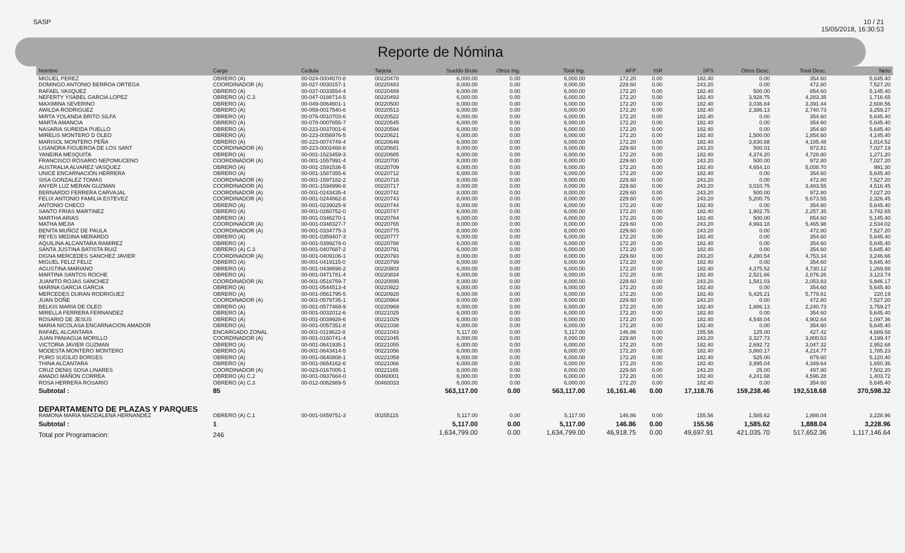SASP 10 / 21
15/05/2018, 16:30:53
Reporte de Nómina
| Nombre | Cargo | Cedula | Tarjeta | Sueldo Bruto | Otros Ing. | Total Ing. | AFP | ISR | SFS | Otros Desc. | Total Desc. | Neto |
| --- | --- | --- | --- | --- | --- | --- | --- | --- | --- | --- | --- | --- |
| MIGUEL PEREZ | OBRERO (A) | 00-024-0004670-8 | 00220478 | 6,000.00 | 0.00 | 6,000.00 | 172.20 | 0.00 | 182.40 | 0.00 | 354.60 | 5,645.40 |
| DOMINGO ANTONIO BERROA ORTEGA | COORDINADOR (A) | 00-027-0030157-1 | 00220483 | 8,000.00 | 0.00 | 8,000.00 | 229.60 | 0.00 | 243.20 | 0.00 | 472.80 | 7,527.20 |
| RAFAEL VASQUEZ | OBRERO (A) | 00-037-0033554-4 | 00220489 | 6,000.00 | 0.00 | 6,000.00 | 172.20 | 0.00 | 182.40 | 500.00 | 854.60 | 5,145.40 |
| NEFERTY YSABEL GARCIA LOPEZ | OBRERO (A) C.3 | 00-047-0188714-5 | 00220493 | 6,000.00 | 0.00 | 6,000.00 | 172.20 | 0.00 | 182.40 | 3,928.75 | 4,283.35 | 1,716.65 |
| MAXIMINA SEVERINO | OBRERO (A) | 00-049-0064601-1 | 00220500 | 6,000.00 | 0.00 | 6,000.00 | 172.20 | 0.00 | 182.40 | 3,036.84 | 3,391.44 | 2,608.56 |
| AWILDA RODRIGUEZ | OBRERO (A) | 00-059-0017540-6 | 00220513 | 6,000.00 | 0.00 | 6,000.00 | 172.20 | 0.00 | 182.40 | 2,386.13 | 2,740.73 | 3,259.27 |
| MIRTA YOLANDA BRITO SILFA | OBRERO (A) | 00-076-0010703-6 | 00220522 | 6,000.00 | 0.00 | 6,000.00 | 172.20 | 0.00 | 182.40 | 0.00 | 354.60 | 5,645.40 |
| MARTA AMANCIA | OBRERO (A) | 00-078-0007855-7 | 00220545 | 6,000.00 | 0.00 | 6,000.00 | 172.20 | 0.00 | 182.40 | 0.00 | 354.60 | 5,645.40 |
| NASARIA SUREIDA PUELLO | OBRERO (A) | 00-223-0037001-6 | 00220594 | 6,000.00 | 0.00 | 6,000.00 | 172.20 | 0.00 | 182.40 | 0.00 | 354.60 | 5,645.40 |
| MIRELIS MONTERO D OLEO | OBRERO (A) | 00-223-0056976-5 | 00220621 | 6,000.00 | 0.00 | 6,000.00 | 172.20 | 0.00 | 182.40 | 1,500.00 | 1,854.60 | 4,145.40 |
| MARISOL MONTERO PEÑA | OBRERO (A) | 00-223-0074749-4 | 00220646 | 6,000.00 | 0.00 | 6,000.00 | 172.20 | 0.00 | 182.40 | 3,830.88 | 4,185.48 | 1,814.52 |
| LISANDRA FIGUEROA DE LOS SANT | COORDINADOR (A) | 00-223-0002468-8 | 00220681 | 8,000.00 | 0.00 | 8,000.00 | 229.60 | 0.00 | 243.20 | 500.01 | 972.81 | 7,027.19 |
| YANEIRA MESQUITA | OBRERO (A) | 00-001-1523459-3 | 00220685 | 6,000.00 | 0.00 | 6,000.00 | 172.20 | 0.00 | 182.40 | 4,374.20 | 4,728.80 | 1,271.20 |
| FRANCISCO ROSARIO NEPOMUCENO | COORDINADOR (A) | 00-001-1557991-4 | 00220700 | 8,000.00 | 0.00 | 8,000.00 | 229.60 | 0.00 | 243.20 | 500.00 | 972.80 | 7,027.20 |
| AUSTRALIA ALVAREZ VASQUEZ | OBRERO (A) | 00-001-1591536-5 | 00220709 | 6,000.00 | 0.00 | 6,000.00 | 172.20 | 0.00 | 182.40 | 4,654.10 | 5,008.70 | 991.30 |
| UNICE ENCARNACION HERRERA | OBRERO (A) | 00-001-1587355-6 | 00220712 | 6,000.00 | 0.00 | 6,000.00 | 172.20 | 0.00 | 182.40 | 0.00 | 354.60 | 5,645.40 |
| SISA GONZALEZ TOMAS | COORDINADOR (A) | 00-001-1597182-2 | 00220716 | 8,000.00 | 0.00 | 8,000.00 | 229.60 | 0.00 | 243.20 | 0.00 | 472.80 | 7,527.20 |
| ANYER LUZ MERAN GUZMAN | COORDINADOR (A) | 00-001-1594996-8 | 00220717 | 8,000.00 | 0.00 | 8,000.00 | 229.60 | 0.00 | 243.20 | 3,010.75 | 3,483.55 | 4,516.45 |
| BERNARDO FERRERA CARVAJAL | COORDINADOR (A) | 00-001-0243435-4 | 00220742 | 8,000.00 | 0.00 | 8,000.00 | 229.60 | 0.00 | 243.20 | 500.00 | 972.80 | 7,027.20 |
| FELIX ANTONIO FAMILIA ESTEVEZ | COORDINADOR (A) | 00-001-0244862-8 | 00220743 | 8,000.00 | 0.00 | 8,000.00 | 229.60 | 0.00 | 243.20 | 5,200.75 | 5,673.55 | 2,326.45 |
| ANTONIO CHECO | OBRERO (A) | 00-001-0239025-9 | 00220744 | 6,000.00 | 0.00 | 6,000.00 | 172.20 | 0.00 | 182.40 | 0.00 | 354.60 | 5,645.40 |
| SANTO FRIAS MARTINEZ | OBRERO (A) | 00-001-0260752-0 | 00220747 | 6,000.00 | 0.00 | 6,000.00 | 172.20 | 0.00 | 182.40 | 1,902.75 | 2,257.35 | 3,742.65 |
| MARTHA ARIAS | OBRERO (A) | 00-001-0346270-1 | 00220764 | 6,000.00 | 0.00 | 6,000.00 | 172.20 | 0.00 | 182.40 | 500.00 | 854.60 | 5,145.40 |
| MATHA MEJIA | COORDINADOR (A) | 00-001-0348327-7 | 00220765 | 8,000.00 | 0.00 | 8,000.00 | 229.60 | 0.00 | 243.20 | 4,993.18 | 5,465.98 | 2,534.02 |
| BENITA MUÑOZ DE PAULA | COORDINADOR (A) | 00-001-0334775-3 | 00220775 | 8,000.00 | 0.00 | 8,000.00 | 229.60 | 0.00 | 243.20 | 0.00 | 472.80 | 7,527.20 |
| REYES MEDINA MERARDO | OBRERO (A) | 00-001-0359407-3 | 00220777 | 6,000.00 | 0.00 | 6,000.00 | 172.20 | 0.00 | 182.40 | 0.00 | 354.60 | 5,645.40 |
| AQUILINA ALCANTARA RAMIREZ | OBRERO (A) | 00-001-0399278-0 | 00220788 | 6,000.00 | 0.00 | 6,000.00 | 172.20 | 0.00 | 182.40 | 0.00 | 354.60 | 5,645.40 |
| SANTA JUSTINA BATISTA RUIZ | OBRERO (A) C.3 | 00-001-0407687-2 | 00220791 | 6,000.00 | 0.00 | 6,000.00 | 172.20 | 0.00 | 182.40 | 0.00 | 354.60 | 5,645.40 |
| DIGNA MERCEDES SANCHEZ JAVIER | COORDINADOR (A) | 00-001-0409106-1 | 00220793 | 8,000.00 | 0.00 | 8,000.00 | 229.60 | 0.00 | 243.20 | 4,280.54 | 4,753.34 | 3,246.66 |
| MIGUEL FELIZ FELIZ | OBRERO (A) | 00-001-0419115-0 | 00220799 | 6,000.00 | 0.00 | 6,000.00 | 172.20 | 0.00 | 182.40 | 0.00 | 354.60 | 5,645.40 |
| AGUSTINA MARIANO | OBRERO (A) | 00-001-0438698-2 | 00220803 | 6,000.00 | 0.00 | 6,000.00 | 172.20 | 0.00 | 182.40 | 4,375.52 | 4,730.12 | 1,269.88 |
| MARTINA SANTOS ROCHE | OBRERO (A) | 00-001-0471781-4 | 00220834 | 6,000.00 | 0.00 | 6,000.00 | 172.20 | 0.00 | 182.40 | 2,521.66 | 2,876.26 | 3,123.74 |
| JUANITO ROJAS SANCHEZ | COORDINADOR (A) | 00-001-0516759-7 | 00220895 | 8,000.00 | 0.00 | 8,000.00 | 229.60 | 0.00 | 243.20 | 1,581.03 | 2,053.83 | 5,946.17 |
| MARINA GARCIA GARCIA | OBRERO (A) | 00-001-0544513-4 | 00220922 | 6,000.00 | 0.00 | 6,000.00 | 172.20 | 0.00 | 182.40 | 0.00 | 354.60 | 5,645.40 |
| MERCEDES DURAN RODRIGUEZ | OBRERO (A) | 00-001-0561795-5 | 00220928 | 6,000.00 | 0.00 | 6,000.00 | 172.20 | 0.00 | 182.40 | 5,425.21 | 5,779.81 | 220.19 |
| JUAN DOÑE | COORDINADOR (A) | 00-001-0579735-1 | 00220964 | 8,000.00 | 0.00 | 8,000.00 | 229.60 | 0.00 | 243.20 | 0.00 | 472.80 | 7,527.20 |
| BELKIS MARIA DE OLEO | OBRERO (A) | 00-001-0577469-9 | 00220969 | 6,000.00 | 0.00 | 6,000.00 | 172.20 | 0.00 | 182.40 | 1,886.13 | 2,240.73 | 3,759.27 |
| MIRELLA FERRERA FERNANDEZ | OBRERO (A) | 00-001-0032012-6 | 00221025 | 6,000.00 | 0.00 | 6,000.00 | 172.20 | 0.00 | 182.40 | 0.00 | 354.60 | 5,645.40 |
| ROSARIO DE JESUS | OBRERO (A) | 00-001-0039928-6 | 00221029 | 6,000.00 | 0.00 | 6,000.00 | 172.20 | 0.00 | 182.40 | 4,548.04 | 4,902.64 | 1,097.36 |
| MARIA NICOLASA ENCARNACION AMADOR | OBRERO (A) | 00-001-0057351-8 | 00221038 | 6,000.00 | 0.00 | 6,000.00 | 172.20 | 0.00 | 182.40 | 0.00 | 354.60 | 5,645.40 |
| RAFAEL ALCANTARA | ENCARGADO ZONAL | 00-001-0119622-8 | 00221043 | 5,117.00 | 0.00 | 5,117.00 | 146.86 | 0.00 | 155.56 | 125.00 | 427.42 | 4,689.58 |
| JUAN PANIAGUA MORILLO | COORDINADOR (A) | 00-001-0160741-4 | 00221045 | 8,000.00 | 0.00 | 8,000.00 | 229.60 | 0.00 | 243.20 | 3,327.73 | 3,800.53 | 4,199.47 |
| VICTORIA JAVIER GUZMAN | OBRERO (A) | 00-001-0641935-1 | 00221055 | 6,000.00 | 0.00 | 6,000.00 | 172.20 | 0.00 | 182.40 | 2,692.72 | 3,047.32 | 2,952.68 |
| MODESTA MONTERO MONTERO | OBRERO (A) | 00-001-0643414-5 | 00221056 | 6,000.00 | 0.00 | 6,000.00 | 172.20 | 0.00 | 182.40 | 3,860.17 | 4,214.77 | 1,785.23 |
| PURO SUGILIO BORGES | OBRERO (A) | 00-001-0640808-1 | 00221059 | 6,000.00 | 0.00 | 6,000.00 | 172.20 | 0.00 | 182.40 | 525.00 | 879.60 | 5,120.40 |
| THINA ALCANTARA | OBRERO (A) | 00-001-0654162-6 | 00221066 | 6,000.00 | 0.00 | 6,000.00 | 172.20 | 0.00 | 182.40 | 3,995.04 | 4,349.64 | 1,650.36 |
| CRUZ DENIS SOSA LINARES | COORDINADOR (A) | 00-023-0167005-1 | 00221165 | 8,000.00 | 0.00 | 8,000.00 | 229.60 | 0.00 | 243.20 | 25.00 | 497.80 | 7,502.20 |
| AMADO MAÑON CORREA | OBRERO (A) C.2 | 00-001-0937664-0 | 00460001 | 6,000.00 | 0.00 | 6,000.00 | 172.20 | 0.00 | 182.40 | 4,241.68 | 4,596.28 | 1,403.72 |
| ROSA HERRERA ROSARIO | OBRERO (A) C.3 | 00-012-0062989-5 | 00460033 | 6,000.00 | 0.00 | 6,000.00 | 172.20 | 0.00 | 182.40 | 0.00 | 354.60 | 5,645.40 |
| Subtotal : | 85 | | | 563,117.00 | 0.00 | 563,117.00 | 16,161.46 | 0.00 | 17,118.76 | 159,238.46 | 192,518.68 | 370,598.32 |
| DEPARTAMENTO DE PLAZAS Y PARQUES | | | | | | | | | | | | |
| RAMONA MARIA MAGDALENA HERNANDEZ | OBRERO (A) C.1 | 00-001-0459751-3 | 00255115 | 5,117.00 | 0.00 | 5,117.00 | 146.86 | 0.00 | 155.56 | 1,585.62 | 1,888.04 | 3,228.96 |
| Subtotal : | 1 | | | 5,117.00 | 0.00 | 5,117.00 | 146.86 | 0.00 | 155.56 | 1,585.62 | 1,888.04 | 3,228.96 |
| Total por Programacion: | 246 | | | 1,634,799.00 | 0.00 | 1,634,799.00 | 46,918.75 | 0.00 | 49,697.91 | 421,035.70 | 517,652.36 | 1,117,146.64 |